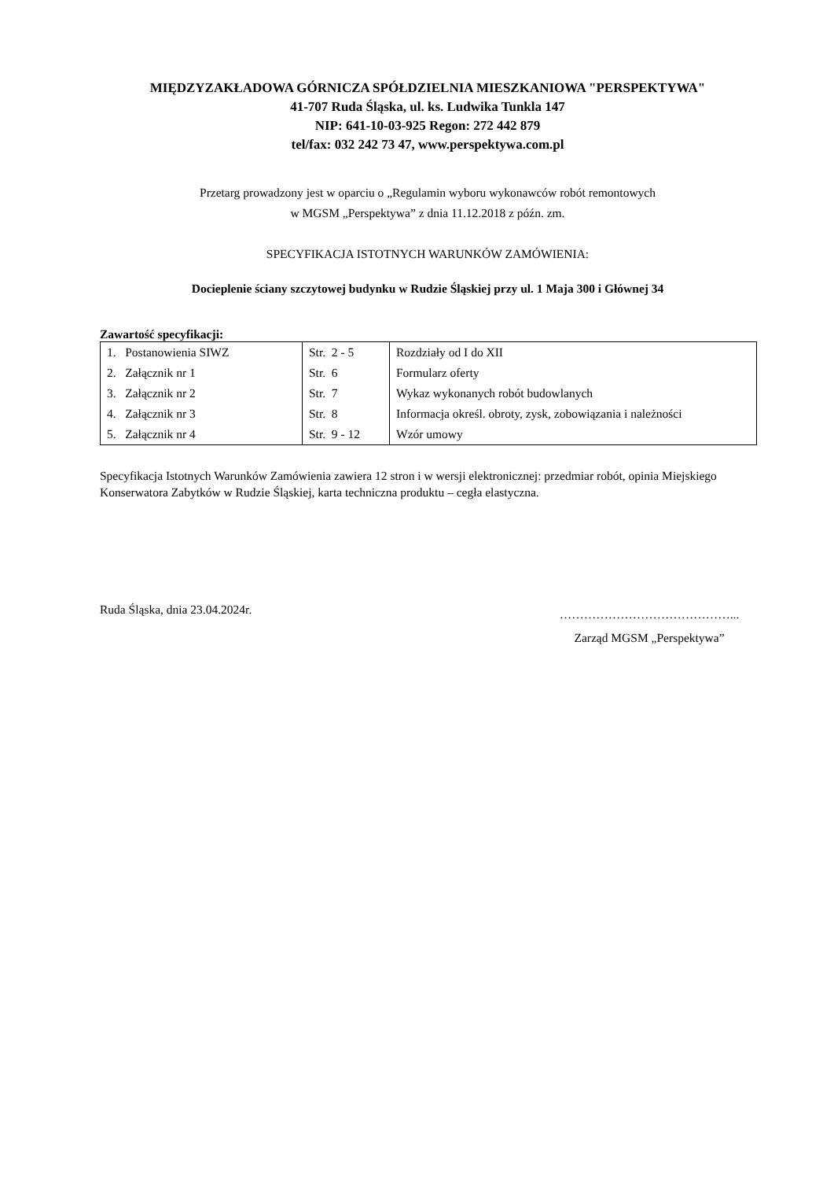MIĘDZYZAKŁADOWA GÓRNICZA SPÓŁDZIELNIA MIESZKANIOWA "PERSPEKTYWA"
41-707 Ruda Śląska, ul. ks. Ludwika Tunkla 147
NIP: 641-10-03-925 Regon: 272 442 879
tel/fax: 032 242 73 47, www.perspektywa.com.pl
Przetarg prowadzony jest w oparciu o „Regulamin wyboru wykonawców robót remontowych
w MGSM „Perspektywa” z dnia 11.12.2018 z późn. zm.
SPECYFIKACJA ISTOTNYCH WARUNKÓW ZAMÓWIENIA:
Docieplenie ściany szczytowej budynku w Rudzie Śląskiej przy ul. 1 Maja 300 i Głównej 34
Zawartość specyfikacji:
| 1. Postanowienia SIWZ | Str. 2 - 5 | Rozdziały od I do XII |
| 2. Załącznik nr 1 | Str. 6 | Formularz oferty |
| 3. Załącznik nr 2 | Str. 7 | Wykaz wykonanych robót budowlanych |
| 4. Załącznik nr 3 | Str. 8 | Informacja określ. obroty, zysk, zobowiązania i należności |
| 5. Załącznik nr 4 | Str. 9 - 12 | Wzór umowy |
Specyfikacja Istotnych Warunków Zamówienia zawiera 12 stron i w wersji elektronicznej: przedmiar robót, opinia Miejskiego Konserwatora Zabytków w Rudzie Śląskiej, karta techniczna produktu – cegła elastyczna.
Ruda Śląska, dnia 23.04.2024r.
……………………………………...
Zarząd MGSM „Perspektywa”